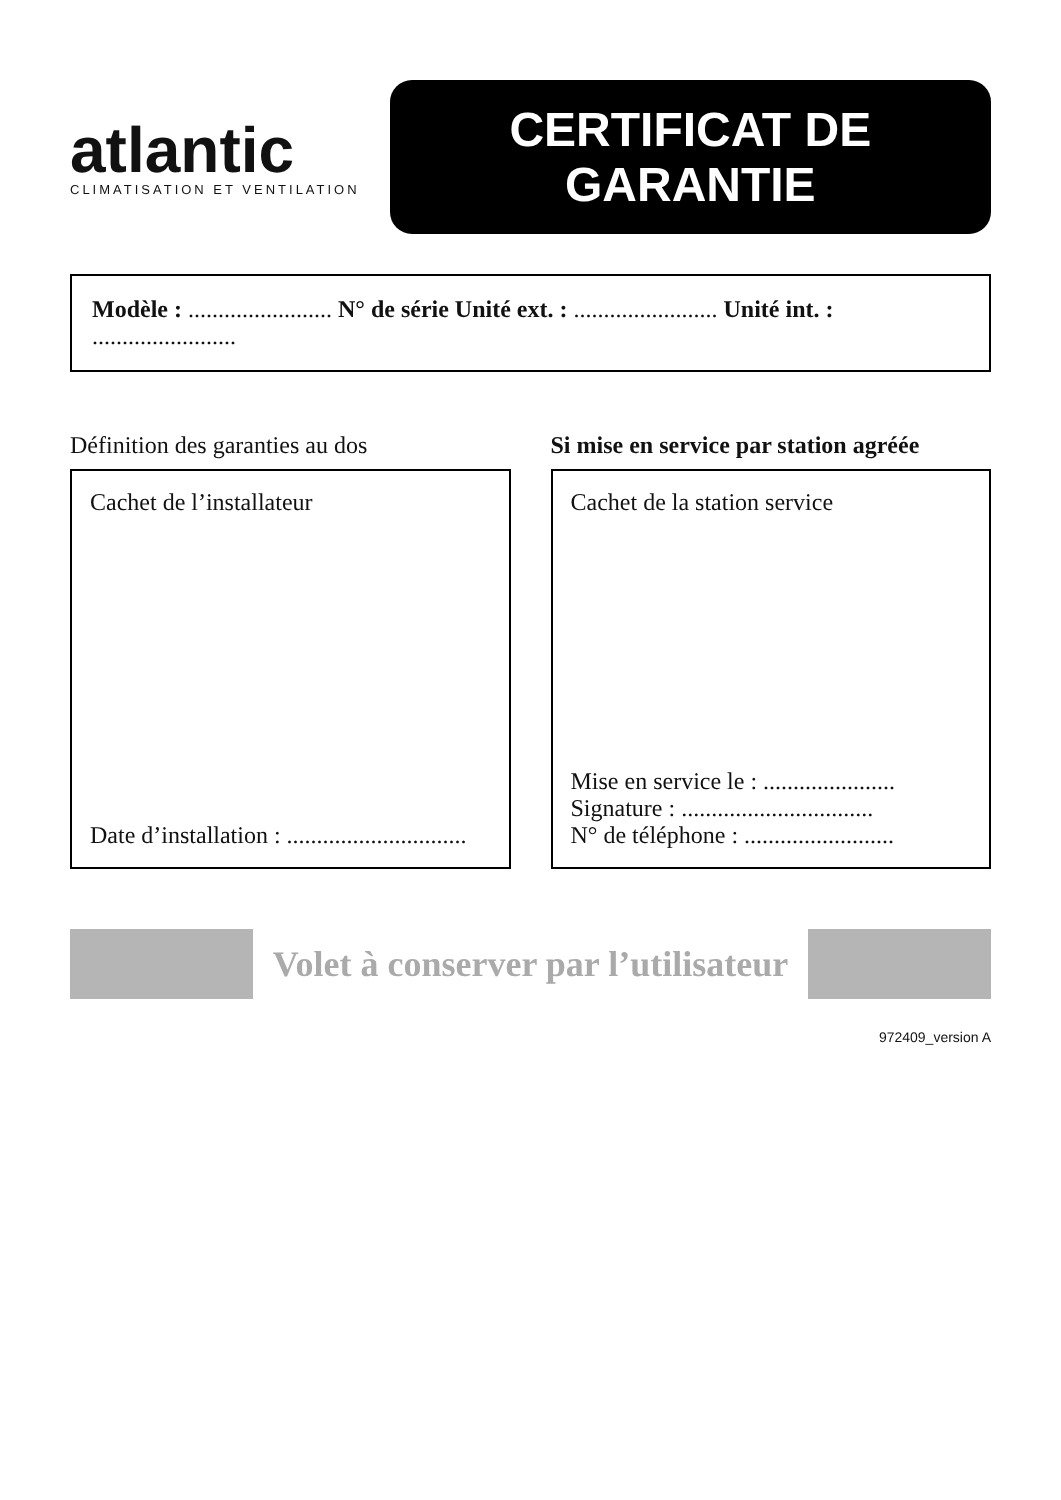atlantic
CLIMATISATION ET VENTILATION
CERTIFICAT DE GARANTIE
Modèle : ........................ N° de série Unité ext. : ........................ Unité int. : ........................
Définition des garanties au dos
Cachet de l’installateur
Date d’installation : ..............................
Si mise en service par station agréée
Cachet de la station service
Mise en service le : ......................
Signature : ................................
N° de téléphone : .........................
Volet à conserver par l’utilisateur
972409_version A